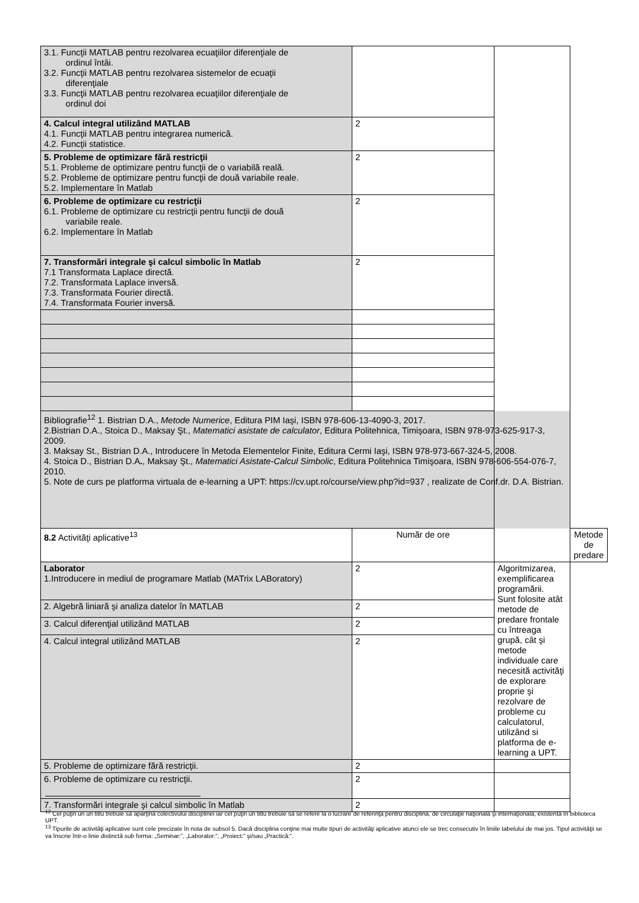| 3.1. Funcţii MATLAB pentru rezolvarea ecuaţiilor diferenţiale de ordinul întâi. 3.2. Funcţii MATLAB pentru rezolvarea sistemelor de ecuaţii diferenţiale 3.3. Funcţii MATLAB pentru rezolvarea ecuaţiilor diferenţiale de ordinul doi | | | |
| 4. Calcul integral utilizând MATLAB 4.1. Funcţii MATLAB pentru integrarea numerică. 4.2. Funcţii statistice. | 2 | | |
| 5. Probleme de optimizare fără restricţii 5.1. Probleme de optimizare pentru funcţii de o variabilă reală. 5.2. Probleme de optimizare pentru funcţii de două variabile reale. 5.2. Implementare în Matlab | 2 | | |
| 6. Probleme de optimizare cu restricţii 6.1. Probleme de optimizare cu restricţii pentru funcţii de două variabile reale. 6.2. Implementare în Matlab | 2 | | |
| 7. Transformări integrale şi calcul simbolic în Matlab 7.1 Transformata Laplace directă. 7.2. Transformata Laplace inversă. 7.3. Transformata Fourier directă. 7.4. Transformata Fourier inversă. | 2 | | |
| Bibliografie<sup>12</sup> 1. Bistrian D.A., Metode Numerice , Editura PIM Iaşi, ISBN 978-606-13-4090-3, 2017. 2.Bistrian D.A., Stoica D., Maksay Şt., Matematici asistate de calculator , Editura Politehnica, Timişoara, ISBN 978-973-625-917-3, 2009. 3. Maksay St., Bistrian D.A., Introducere în Metoda Elementelor Finite, Editura Cermi Iaşi, ISBN 978-973-667-324-5, 2008. 4. Stoica D., Bistrian D.A . , Maksay Şt., Matematici Asistate-Calcul Simbolic , Editura Politehnica Timişoara, ISBN 978-606-554-076-7, 2010. 5. Note de curs pe platforma virtuala de e-learning a UPT: https://cv.upt.ro/course/view.php?id=937 , realizate de Conf.dr. D.A. Bistrian. | | | |
| 8.2 Activităţi aplicative<sup>13</sup> | Număr de ore | | Metode de predare |
| Laborator 1.Introducere in mediul de programare Matlab (MATrix LABoratory) | 2 | Algoritmizarea, exemplificarea programării. Sunt folosite atât metode de predare frontale cu întreaga grupă, cât şi metode individuale care necesită activităţi de explorare proprie şi rezolvare de probleme cu calculatorul, utilizând si platforma de e-learning a UPT. | |
| 2. Algebră liniară şi analiza datelor în MATLAB | 2 | | |
| 3. Calcul diferenţial utilizând MATLAB | 2 | | |
| 4. Calcul integral utilizând MATLAB | 2 | | |
| 5. Probleme de optimizare fără restricţii. | 2 | | |
| 6. Probleme de optimizare cu restricţii. | 2 | | |
| 7. Transformări integrale şi calcul simbolic în Matlab | 2 | | |
<sup>12</sup> Cel puţin un un titlu trebuie să aparţină colectivului disciplinei iar cel puţin un titlu trebuie să se refere la o lucrare de referinţă pentru disciplină, de circulaţie naţională şi internaţională, existentă în biblioteca UPT.
<sup>13</sup> Tipurile de activităţi aplicative sunt cele precizate în nota de subsol 5. Dacă disciplina conţine mai multe tipuri de activităţi aplicative atunci ele se trec consecutiv în liniile tabelului de mai jos. Tipul activităţii se va înscrie într-o linie distinctă sub forma: „Seminar:”, „Laborator:”, „Proiect:” şi/sau „Practică:”.